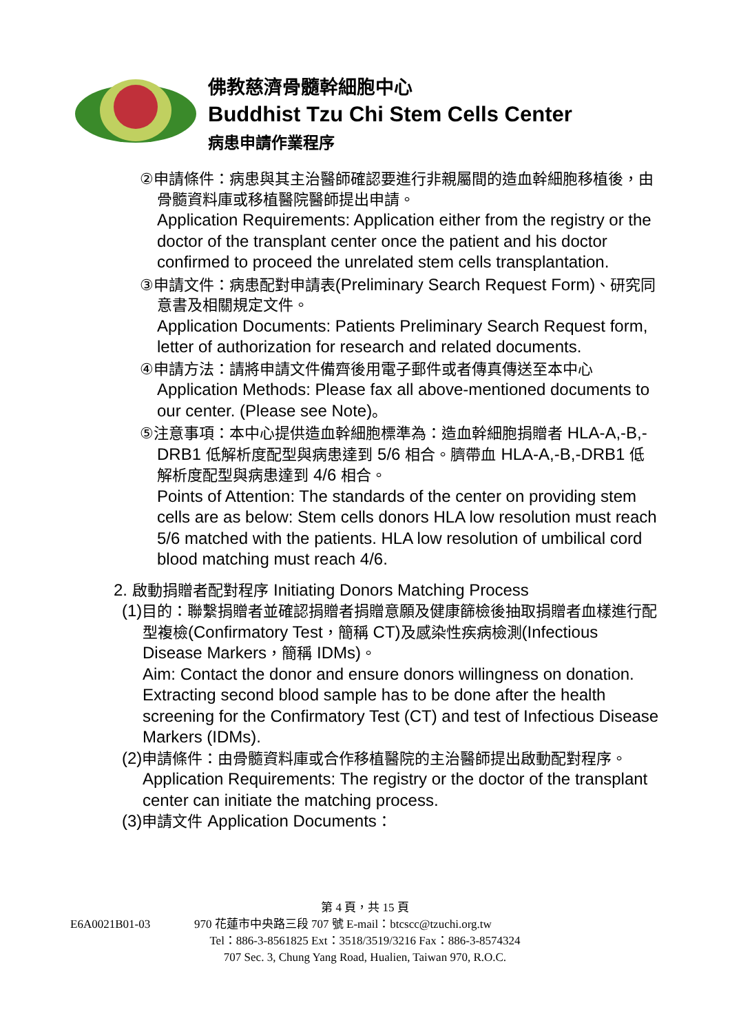佛教慈濟骨髓幹細胞中心
Buddhist Tzu Chi Stem Cells Center
病患申請作業程序
②申請條件：病患與其主治醫師確認要進行非親屬間的造血幹細胞移植後，由骨髓資料庫或移植醫院醫師提出申請。
Application Requirements: Application either from the registry or the doctor of the transplant center once the patient and his doctor confirmed to proceed the unrelated stem cells transplantation.
③申請文件：病患配對申請表(Preliminary Search Request Form)、研究同意書及相關規定文件。
Application Documents: Patients Preliminary Search Request form, letter of authorization for research and related documents.
④申請方法：請將申請文件備齊後用電子郵件或者傳真傳送至本中心
Application Methods: Please fax all above-mentioned documents to our center. (Please see Note)。
⑤注意事項：本中心提供造血幹細胞標準為：造血幹細胞捐贈者 HLA-A,-B,-DRB1 低解析度配型與病患達到 5/6 相合。臍帶血 HLA-A,-B,-DRB1 低解析度配型與病患達到 4/6 相合。
Points of Attention: The standards of the center on providing stem cells are as below: Stem cells donors HLA low resolution must reach 5/6 matched with the patients. HLA low resolution of umbilical cord blood matching must reach 4/6.
2. 啟動捐贈者配對程序 Initiating Donors Matching Process
(1) 目的：聯繫捐贈者並確認捐贈者捐贈意願及健康篩檢後抽取捐贈者血樣進行配型複檢(Confirmatory Test，簡稱 CT) 及感染性疾病檢測(Infectious Disease Markers，簡稱 IDMs)。
Aim: Contact the donor and ensure donors willingness on donation. Extracting second blood sample has to be done after the health screening for the Confirmatory Test (CT) and test of Infectious Disease Markers (IDMs).
(2) 申請條件：由骨髓資料庫或合作移植醫院的主治醫師提出啟動配對程序。
Application Requirements: The registry or the doctor of the transplant center can initiate the matching process.
(3) 申請文件 Application Documents：
第 4 頁，共 15 頁
E6A0021B01-03 970 花蓮市中央路三段 707 號 E-mail：btcscc@tzuchi.org.tw
Tel：886-3-8561825 Ext：3518/3519/3216 Fax：886-3-8574324
707 Sec. 3, Chung Yang Road, Hualien, Taiwan 970, R.O.C.